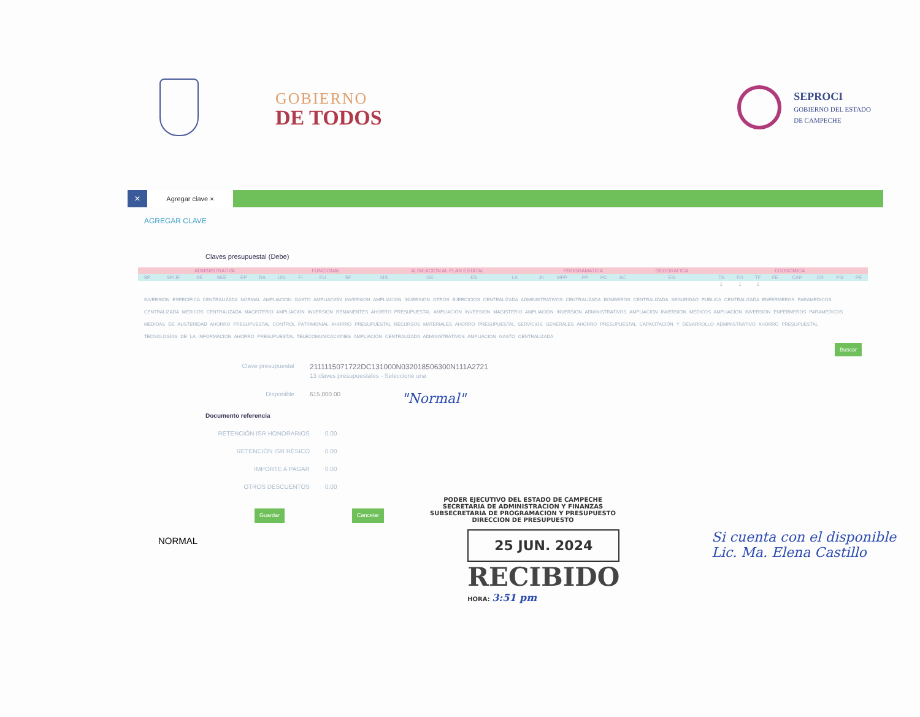GOBIERNO
DE TODOS
SEPROCI
GOBIERNO DEL ESTADO
DE CAMPECHE
×
Agregar clave ×
AGREGAR CLAVE
Claves presupuestal (Debe)
| ADMINISTRATIVA | | | | | | | FUNCIONAL | | | ALINEACION AL PLAN ESTATAL | | | | PROGRAMATICA | | | | | GEOGRAFICA | ECONOMICA | | | | | | | |
| --- | --- | --- | --- | --- | --- | --- | --- | --- | --- | --- | --- | --- | --- | --- | --- | --- | --- | --- | --- | --- | --- | --- | --- | --- | --- | --- | --- |
| SP | SPIJF | SE | SEE | EP | RA | UN | FI | FU | SF | MS | OE | ES | LA | AI | MPP | PP | PC | AC | EG | TG | FO | TF | FE | CAP | CR | PG | PE |
| | | | | | | | | | | | | | | | | | | | | 1 | 1 | 1 | | | | | |
INVERSION ESPECIFICA CENTRALIZADA NORMAL AMPLIACION GASTO AMPLIACION INVERSION AMPLIACION INVERSION OTROS EJERCICIOS CENTRALIZADA ADMINISTRATIVOS CENTRALIZADA BOMBEROS CENTRALIZADA SEGURIDAD PUBLICA CENTRALIZADA ENFERMEROS PARAMEDICOS CENTRALIZADA MEDICOS CENTRALIZADA MAGISTERIO AMPLIACION INVERSION REMANENTES AHORRO PRESUPUESTAL AMPLIACION INVERSION MAGISTERIO AMPLIACION INVERSION ADMINISTRATIVOS AMPLIACION INVERSION MEDICOS AMPLIACION INVERSION ENFERMEROS PARAMEDICOS MEDIDAS DE AUSTERIDAD AHORRO PRESUPUESTAL CONTROL PATRIMONIAL AHORRO PRESUPUESTAL RECURSOS MATERIALES AHORRO PRESUPUESTAL SERVICIOS GENERALES AHORRO PRESUPUESTAL CAPACITACIÓN Y DESARROLLO ADMINISTRATIVO AHORRO PRESUPUESTAL TECNOLOGÍAS DE LA INFORMACION AHORRO PRESUPUESTAL TELECOMUNICACIONES AMPLIACIÓN CENTRALIZADA ADMINISTRATIVOS AMPLIACION GASTO CENTRALIZADA
Buscar
Clave presupuestal
2111115071722DC131000N032018506300N111A2721
13 claves presupuestales - Seleccione una
Disponible 615,000.00
"Normal"
Documento referencia
RETENCIÓN ISR HONORARIOS 0.00
RETENCIÓN ISR RÉSICO 0.00
IMPORTE A PAGAR 0.00
OTROS DESCUENTOS 0.00
Guardar Cancelar
PODER EJECUTIVO DEL ESTADO DE CAMPECHE
SECRETARIA DE ADMINISTRACION Y FINANZAS
SUBSECRETARIA DE PROGRAMACION Y PRESUPUESTO
DIRECCION DE PRESUPUESTO
NORMAL
25 JUN. 2024
RECIBIDO
HORA: 3:51 pm
Si cuenta con el disponible
Lic. Ma. Elena Castillo